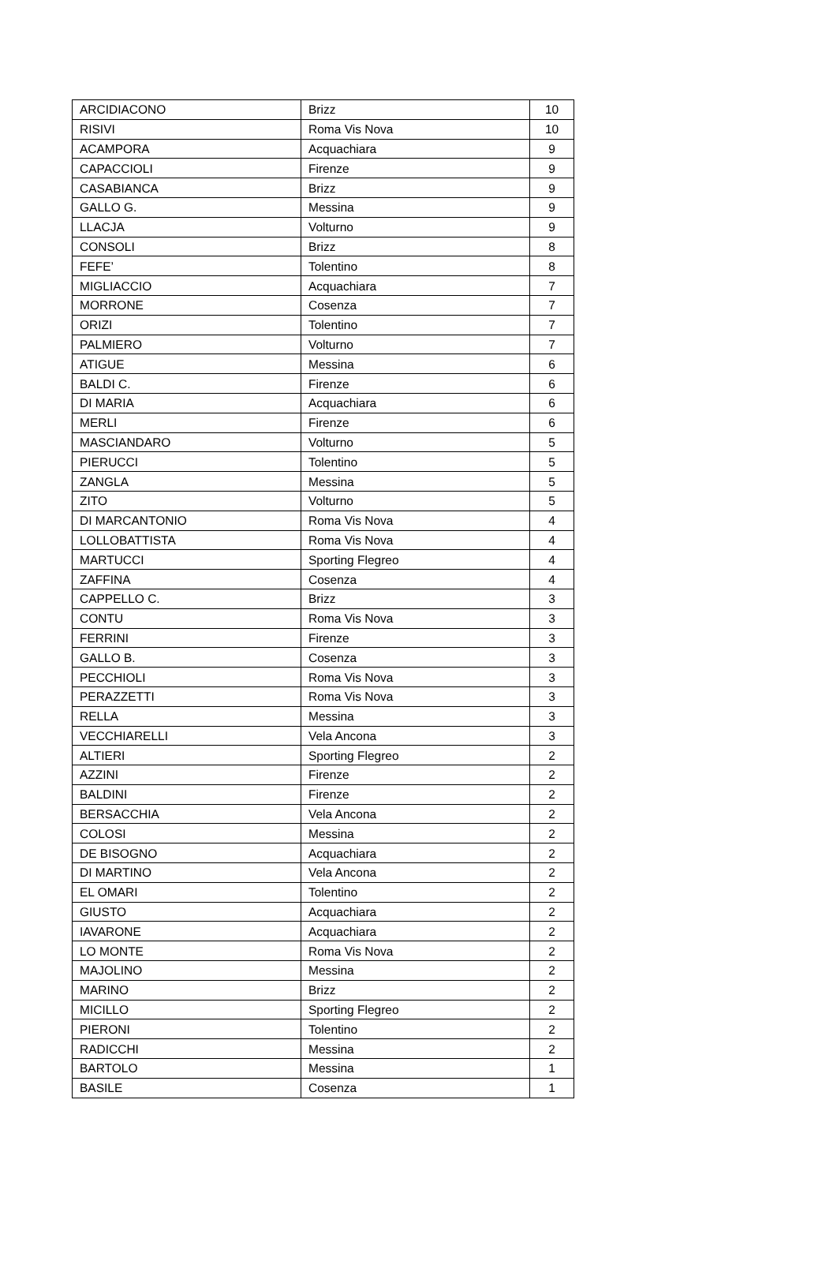| ARCIDIACONO | Brizz | 10 |
| RISIVI | Roma Vis Nova | 10 |
| ACAMPORA | Acquachiara | 9 |
| CAPACCIOLI | Firenze | 9 |
| CASABIANCA | Brizz | 9 |
| GALLO G. | Messina | 9 |
| LLACJA | Volturno | 9 |
| CONSOLI | Brizz | 8 |
| FEFE’ | Tolentino | 8 |
| MIGLIACCIO | Acquachiara | 7 |
| MORRONE | Cosenza | 7 |
| ORIZI | Tolentino | 7 |
| PALMIERO | Volturno | 7 |
| ATIGUE | Messina | 6 |
| BALDI C. | Firenze | 6 |
| DI MARIA | Acquachiara | 6 |
| MERLI | Firenze | 6 |
| MASCIANDARO | Volturno | 5 |
| PIERUCCI | Tolentino | 5 |
| ZANGLA | Messina | 5 |
| ZITO | Volturno | 5 |
| DI MARCANTONIO | Roma Vis Nova | 4 |
| LOLLOBATTISTA | Roma Vis Nova | 4 |
| MARTUCCI | Sporting Flegreo | 4 |
| ZAFFINA | Cosenza | 4 |
| CAPPELLO C. | Brizz | 3 |
| CONTU | Roma Vis Nova | 3 |
| FERRINI | Firenze | 3 |
| GALLO B. | Cosenza | 3 |
| PECCHIOLI | Roma Vis Nova | 3 |
| PERAZZETTI | Roma Vis Nova | 3 |
| RELLA | Messina | 3 |
| VECCHIARELLI | Vela Ancona | 3 |
| ALTIERI | Sporting Flegreo | 2 |
| AZZINI | Firenze | 2 |
| BALDINI | Firenze | 2 |
| BERSACCHIA | Vela Ancona | 2 |
| COLOSI | Messina | 2 |
| DE BISOGNO | Acquachiara | 2 |
| DI MARTINO | Vela Ancona | 2 |
| EL OMARI | Tolentino | 2 |
| GIUSTO | Acquachiara | 2 |
| IAVARONE | Acquachiara | 2 |
| LO MONTE | Roma Vis Nova | 2 |
| MAJOLINO | Messina | 2 |
| MARINO | Brizz | 2 |
| MICILLO | Sporting Flegreo | 2 |
| PIERONI | Tolentino | 2 |
| RADICCHI | Messina | 2 |
| BARTOLO | Messina | 1 |
| BASILE | Cosenza | 1 |